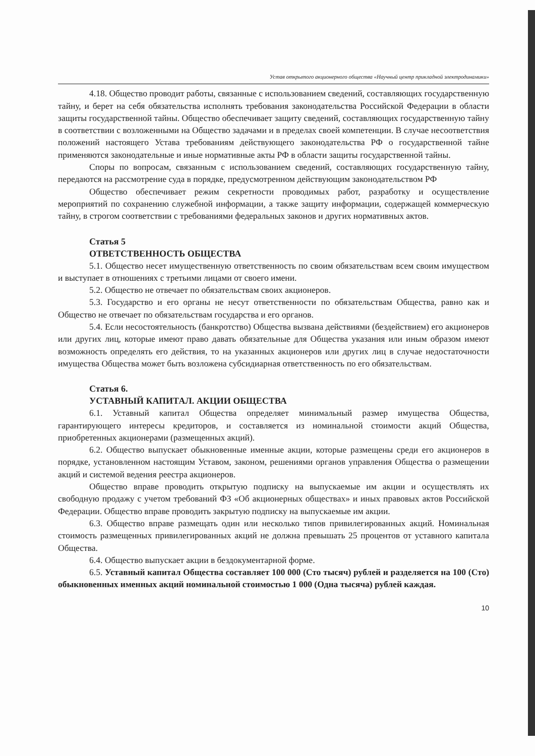Устав открытого акционерного общества «Научный центр прикладной электродинамики»
4.18. Общество проводит работы, связанные с использованием сведений, составляющих государственную тайну, и берет на себя обязательства исполнять требования законодательства Российской Федерации в области защиты государственной тайны. Общество обеспечивает защиту сведений, составляющих государственную тайну в соответствии с возложенными на Общество задачами и в пределах своей компетенции. В случае несоответствия положений настоящего Устава требованиям действующего законодательства РФ о государственной тайне применяются законодательные и иные нормативные акты РФ в области защиты государственной тайны.
Споры по вопросам, связанным с использованием сведений, составляющих государственную тайну, передаются на рассмотрение суда в порядке, предусмотренном действующим законодательством РФ
Общество обеспечивает режим секретности проводимых работ, разработку и осуществление мероприятий по сохранению служебной информации, а также защиту информации, содержащей коммерческую тайну, в строгом соответствии с требованиями федеральных законов и других нормативных актов.
Статья 5
ОТВЕТСТВЕННОСТЬ ОБЩЕСТВА
5.1. Общество несет имущественную ответственность по своим обязательствам всем своим имуществом и выступает в отношениях с третьими лицами от своего имени.
5.2. Общество не отвечает по обязательствам своих акционеров.
5.3. Государство и его органы не несут ответственности по обязательствам Общества, равно как и Общество не отвечает по обязательствам государства и его органов.
5.4. Если несостоятельность (банкротство) Общества вызвана действиями (бездействием) его акционеров или других лиц, которые имеют право давать обязательные для Общества указания или иным образом имеют возможность определять его действия, то на указанных акционеров или других лиц в случае недостаточности имущества Общества может быть возложена субсидиарная ответственность по его обязательствам.
Статья 6.
УСТАВНЫЙ КАПИТАЛ. АКЦИИ ОБЩЕСТВА
6.1. Уставный капитал Общества определяет минимальный размер имущества Общества, гарантирующего интересы кредиторов, и составляется из номинальной стоимости акций Общества, приобретенных акционерами (размещенных акций).
6.2. Общество выпускает обыкновенные именные акции, которые размещены среди его акционеров в порядке, установленном настоящим Уставом, законом, решениями органов управления Общества о размещении акций и системой ведения реестра акционеров.
Общество вправе проводить открытую подписку на выпускаемые им акции и осуществлять их свободную продажу с учетом требований ФЗ «Об акционерных обществах» и иных правовых актов Российской Федерации. Общество вправе проводить закрытую подписку на выпускаемые им акции.
6.3. Общество вправе размещать один или несколько типов привилегированных акций. Номинальная стоимость размещенных привилегированных акций не должна превышать 25 процентов от уставного капитала Общества.
6.4. Общество выпускает акции в бездокументарной форме.
6.5. Уставный капитал Общества составляет 100 000 (Сто тысяч) рублей и разделяется на 100 (Сто) обыкновенных именных акций номинальной стоимостью 1 000 (Одна тысяча) рублей каждая.
10